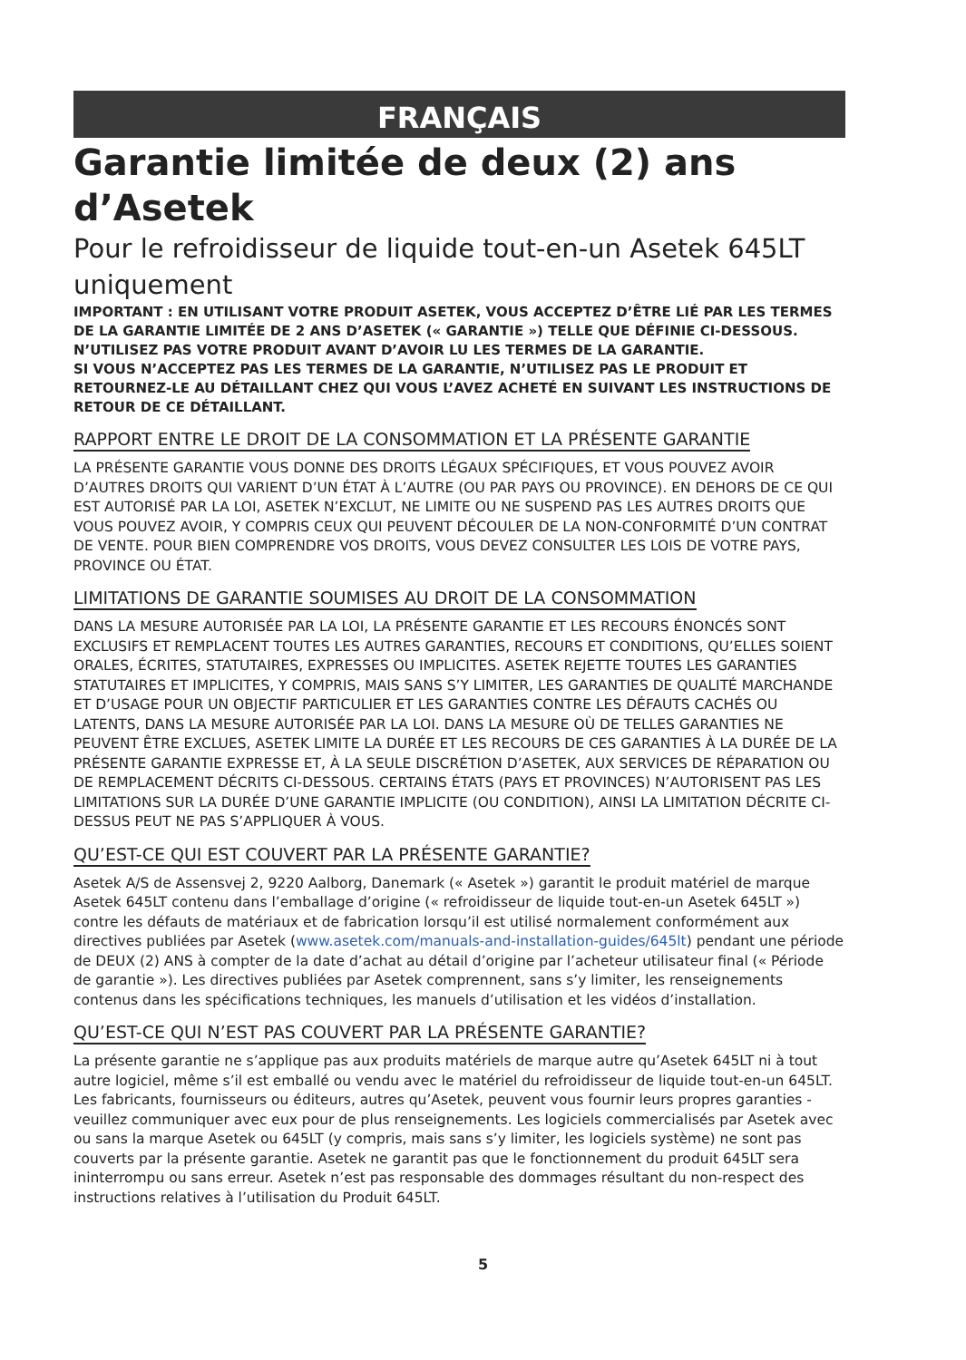FRANÇAIS
Garantie limitée de deux (2) ans d’Asetek
Pour le refroidisseur de liquide tout-en-un Asetek 645LT uniquement
IMPORTANT : EN UTILISANT VOTRE PRODUIT ASETEK, VOUS ACCEPTEZ D’ÊTRE LIÉ PAR LES TERMES DE LA GARANTIE LIMITÉE DE 2 ANS D’ASETEK (« GARANTIE ») TELLE QUE DÉFINIE CI-DESSOUS.
N’UTILISEZ PAS VOTRE PRODUIT AVANT D’AVOIR LU LES TERMES DE LA GARANTIE.
SI VOUS N’ACCEPTEZ PAS LES TERMES DE LA GARANTIE, N’UTILISEZ PAS LE PRODUIT ET RETOURNEZ-LE AU DÉTAILLANT CHEZ QUI VOUS L’AVEZ ACHETÉ EN SUIVANT LES INSTRUCTIONS DE RETOUR DE CE DÉTAILLANT.
RAPPORT ENTRE LE DROIT DE LA CONSOMMATION ET LA PRÉSENTE GARANTIE
LA PRÉSENTE GARANTIE VOUS DONNE DES DROITS LÉGAUX SPÉCIFIQUES, ET VOUS POUVEZ AVOIR D’AUTRES DROITS QUI VARIENT D’UN ÉTAT À L’AUTRE (OU PAR PAYS OU PROVINCE). EN DEHORS DE CE QUI EST AUTORISÉ PAR LA LOI, ASETEK N’EXCLUT, NE LIMITE OU NE SUSPEND PAS LES AUTRES DROITS QUE VOUS POUVEZ AVOIR, Y COMPRIS CEUX QUI PEUVENT DÉCOULER DE LA NON-CONFORMITÉ D’UN CONTRAT DE VENTE. POUR BIEN COMPRENDRE VOS DROITS, VOUS DEVEZ CONSULTER LES LOIS DE VOTRE PAYS, PROVINCE OU ÉTAT.
LIMITATIONS DE GARANTIE SOUMISES AU DROIT DE LA CONSOMMATION
DANS LA MESURE AUTORISÉE PAR LA LOI, LA PRÉSENTE GARANTIE ET LES RECOURS ÉNONCÉS SONT EXCLUSIFS ET REMPLACENT TOUTES LES AUTRES GARANTIES, RECOURS ET CONDITIONS, QU’ELLES SOIENT ORALES, ÉCRITES, STATUTAIRES, EXPRESSES OU IMPLICITES. ASETEK REJETTE TOUTES LES GARANTIES STATUTAIRES ET IMPLICITES, Y COMPRIS, MAIS SANS S’Y LIMITER, LES GARANTIES DE QUALITÉ MARCHANDE ET D’USAGE POUR UN OBJECTIF PARTICULIER ET LES GARANTIES CONTRE LES DÉFAUTS CACHÉS OU LATENTS, DANS LA MESURE AUTORISÉE PAR LA LOI. DANS LA MESURE OÙ DE TELLES GARANTIES NE PEUVENT ÊTRE EXCLUES, ASETEK LIMITE LA DURÉE ET LES RECOURS DE CES GARANTIES À LA DURÉE DE LA PRÉSENTE GARANTIE EXPRESSE ET, À LA SEULE DISCRÉTION D’ASETEK, AUX SERVICES DE RÉPARATION OU DE REMPLACEMENT DÉCRITS CI-DESSOUS. CERTAINS ÉTATS (PAYS ET PROVINCES) N’AUTORISENT PAS LES LIMITATIONS SUR LA DURÉE D’UNE GARANTIE IMPLICITE (OU CONDITION), AINSI LA LIMITATION DÉCRITE CI-DESSUS PEUT NE PAS S’APPLIQUER À VOUS.
QU’EST-CE QUI EST COUVERT PAR LA PRÉSENTE GARANTIE?
Asetek A/S de Assensvej 2, 9220 Aalborg, Danemark (« Asetek ») garantit le produit matériel de marque Asetek 645LT contenu dans l’emballage d’origine (« refroidisseur de liquide tout-en-un Asetek 645LT ») contre les défauts de matériaux et de fabrication lorsqu’il est utilisé normalement conformément aux directives publiées par Asetek (www.asetek.com/manuals-and-installation-guides/645lt) pendant une période de DEUX (2) ANS à compter de la date d’achat au détail d’origine par l’acheteur utilisateur final (« Période de garantie »). Les directives publiées par Asetek comprennent, sans s’y limiter, les renseignements contenus dans les spécifications techniques, les manuels d’utilisation et les vidéos d’installation.
QU’EST-CE QUI N’EST PAS COUVERT PAR LA PRÉSENTE GARANTIE?
La présente garantie ne s’applique pas aux produits matériels de marque autre qu’Asetek 645LT ni à tout autre logiciel, même s’il est emballé ou vendu avec le matériel du refroidisseur de liquide tout-en-un 645LT. Les fabricants, fournisseurs ou éditeurs, autres qu’Asetek, peuvent vous fournir leurs propres garanties - veuillez communiquer avec eux pour de plus renseignements. Les logiciels commercialisés par Asetek avec ou sans la marque Asetek ou 645LT (y compris, mais sans s’y limiter, les logiciels système) ne sont pas couverts par la présente garantie. Asetek ne garantit pas que le fonctionnement du produit 645LT sera ininterrompu ou sans erreur. Asetek n’est pas responsable des dommages résultant du non-respect des instructions relatives à l’utilisation du Produit 645LT.
5